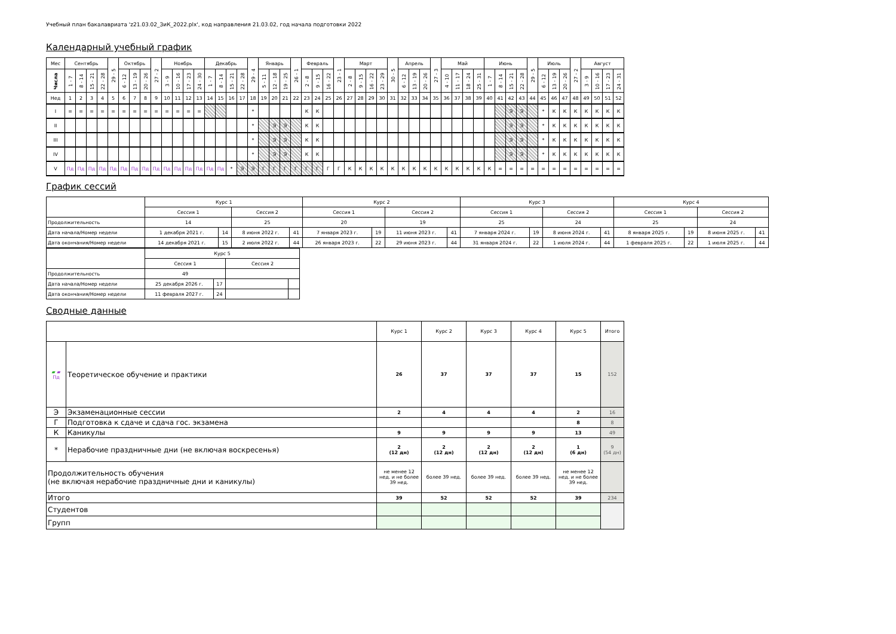Учебный план бакалавриата 'z21.03.02_ЗиК_2022.plx', код направления 21.03.02, год начала подготовки 2022
Календарный учебный график
| Мес | Сентябрь | | | | 29 - 5 | Октябрь | | | 27 - 2 | Ноябрь | | | | Декабрь | | | | 29 - 4 | Январь | | | 26 - 1 | Февраль | | | 23 - 1 | Март | | | | 30 - 5 | Апрель | | | 27 - 3 | Май | | | | Июнь | | | | 29 - 5 | Июль | | | 27 - 2 | Август | | | |
| --- | --- | --- | --- | --- | --- | --- | --- | --- | --- | --- | --- | --- | --- | --- | --- | --- | --- | --- | --- | --- | --- | --- | --- | --- | --- | --- | --- | --- | --- | --- | --- | --- | --- | --- | --- | --- | --- | --- | --- | --- | --- | --- | --- | --- | --- | --- | --- | --- | --- | --- | --- | --- |
| Числа | 1 - 7 | 8 - 14 | 15 - 21 | 22 - 28 | | 6 - 12 | 13 - 19 | 20 - 26 | | 3 - 9 | 10 - 16 | 17 - 23 | 24 - 30 | 1 - 7 | 8 - 14 | 15 - 21 | 22 - 28 | | 5 - 11 | 12 - 18 | 19 - 25 | | 2 - 8 | 9 - 15 | 16 - 22 | | 2 - 8 | 9 - 15 | 16 - 22 | 23 - 29 | | 6 - 12 | 13 - 19 | 20 - 26 | | 4 - 10 | 11 - 17 | 18 - 24 | 25 - 31 | 1 - 7 | 8 - 14 | 15 - 21 | 22 - 28 | | 6 - 12 | 13 - 19 | 20 - 26 | | 3 - 9 | 10 - 16 | 17 - 23 | 24 - 31 |
| Нед | 1 | 2 | 3 | 4 | 5 | 6 | 7 | 8 | 9 | 10 | 11 | 12 | 13 | 14 | 15 | 16 | 17 | 18 | 19 | 20 | 21 | 22 | 23 | 24 | 25 | 26 | 27 | 28 | 29 | 30 | 31 | 32 | 33 | 34 | 35 | 36 | 37 | 38 | 39 | 40 | 41 | 42 | 43 | 44 | 45 | 46 | 47 | 48 | 49 | 50 | 51 | 52 |
| I | = | = | = | = | = | = | = | = | = | = | = | = | = | | | | | * | | | | | К | К | | | | | | | | | | | | | | | | | | Э | Э | | * | К | К | К | К | К | К | К |
| II | | | | | | | | | | | | | | | | | | * | | Э | Э | | К | К | | | | | | | | | | | | | | | | | | Э | Э | | * | К | К | К | К | К | К | К |
| III | | | | | | | | | | | | | | | | | | * | | Э | Э | | К | К | | | | | | | | | | | | | | | | | | Э | Э | | * | К | К | К | К | К | К | К |
| IV | | | | | | | | | | | | | | | | | | * | | Э | Э | | К | К | | | | | | | | | | | | | | | | | | Э | Э | | * | К | К | К | К | К | К | К |
| V | Пд | Пд | Пд | Пд | Пд | Пд | Пд | Пд | Пд | Пд | Пд | Пд | Пд | Пд | Пд | * | Э | Э | Г | Г | Г | Г | Г | Г | Г | Г | К | К | К | К | К | К | К | К | К | К | К | К | К | К | = | = | = | = | = | = | = | = | = | = | = | = |
График сессий
| | Курс 1 | | | | Курс 2 | | | | Курс 3 | | | | Курс 4 | | | |
| | Сессия 1 | | Сессия 2 | | Сессия 1 | | Сессия 2 | | Сессия 1 | | Сессия 2 | | Сессия 1 | | Сессия 2 | |
| Продолжительность | 14 | | 25 | | 20 | | 19 | | 25 | | 24 | | 25 | | 24 | |
| Дата начала/Номер недели | 1 декабря 2021 г. | 14 | 8 июня 2022 г. | 41 | 7 января 2023 г. | 19 | 11 июня 2023 г. | 41 | 7 января 2024 г. | 19 | 8 июня 2024 г. | 41 | 8 января 2025 г. | 19 | 8 июня 2025 г. | 41 |
| Дата окончания/Номер недели | 14 декабря 2021 г. | 15 | 2 июля 2022 г. | 44 | 26 января 2023 г. | 22 | 29 июня 2023 г. | 44 | 31 января 2024 г. | 22 | 1 июля 2024 г. | 44 | 1 февраля 2025 г. | 22 | 1 июля 2025 г. | 44 |
| | Курс 5 | | | |
| | Сессия 1 | | Сессия 2 | |
| Продолжительность | 49 | | | |
| Дата начала/Номер недели | 25 декабря 2026 г. | 17 | | |
| Дата окончания/Номер недели | 11 февраля 2027 г. | 24 | | |
Сводные данные
| | | Курс 1 | Курс 2 | Курс 3 | Курс 4 | Курс 5 | Итого |
| ▰ ▰ Пд | Теоретическое обучение и практики | 26 | 37 | 37 | 37 | 15 | 152 |
| Э | Экзаменационные сессии | 2 | 4 | 4 | 4 | 2 | 16 |
| Г | Подготовка к сдаче и сдача гос. экзамена | | | | | 8 | 8 |
| К | Каникулы | 9 | 9 | 9 | 9 | 13 | 49 |
| * | Нерабочие праздничные дни (не включая воскресенья) | 2 (12 дн) | 2 (12 дн) | 2 (12 дн) | 2 (12 дн) | 1 (6 дн) | 9 (54 дн) |
| Продолжительность обучения (не включая нерабочие праздничные дни и каникулы) | | не менее 12 нед. и не более 39 нед. | более 39 нед. | более 39 нед. | более 39 нед. | не менее 12 нед. и не более 39 нед. | |
| Итого | | 39 | 52 | 52 | 52 | 39 | 234 |
| Студентов | | | | | | | |
| Групп | | | | | | | |